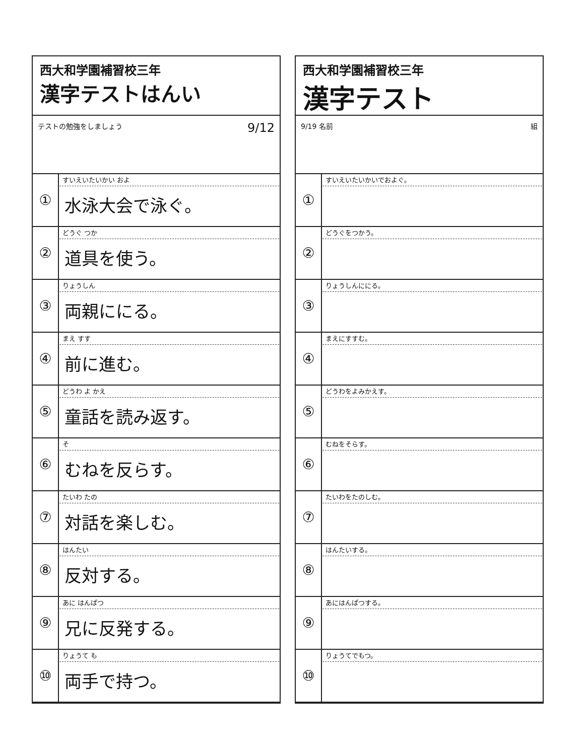西大和学園補習校三年
漢字テストはんい
テストの勉強をしましょう 9/12
| ① | すいえいたいかい およ 水泳大会で泳ぐ。 |
| ② | どうぐ つか 道具を使う。 |
| ③ | りょうしん 両親ににる。 |
| ④ | まえ すす 前に進む。 |
| ⑤ | どうわ よ かえ 童話を読み返す。 |
| ⑥ | そ むねを反らす。 |
| ⑦ | たいわ たの 対話を楽しむ。 |
| ⑧ | はんたい 反対する。 |
| ⑨ | あに はんぱつ 兄に反発する。 |
| ⑩ | りょうて も 両手で持つ。 |
西大和学園補習校三年
漢字テスト
9/19 名前 組
| ① | すいえいたいかいでおよぐ。 |
| ② | どうぐをつかう。 |
| ③ | りょうしんににる。 |
| ④ | まえにすすむ。 |
| ⑤ | どうわをよみかえす。 |
| ⑥ | むねをそらす。 |
| ⑦ | たいわをたのしむ。 |
| ⑧ | はんたいする。 |
| ⑨ | あにはんぱつする。 |
| ⑩ | りょうてでもつ。 |